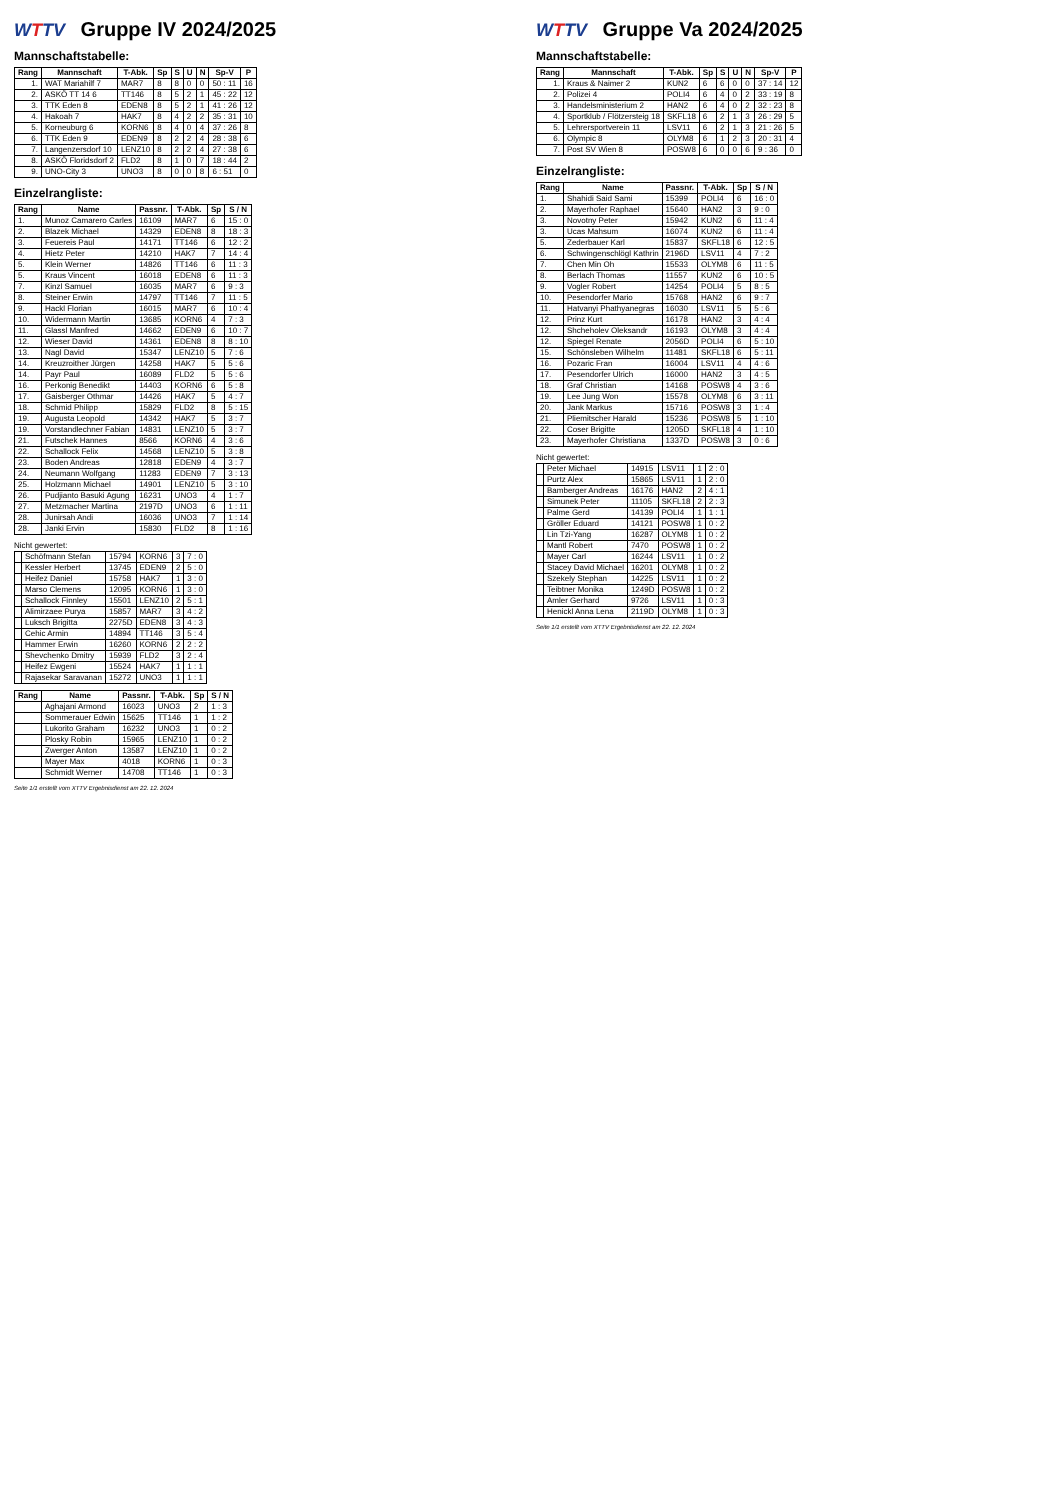WTTV Gruppe IV 2024/2025
Mannschaftstabelle:
| Rang | Mannschaft | T-Abk. | Sp | S | U | N | Sp-V | P |
| --- | --- | --- | --- | --- | --- | --- | --- | --- |
| 1. | WAT Mariahilf 7 | MAR7 | 8 | 8 | 0 | 0 | 50 : 11 | 16 |
| 2. | ASKÖ TT 14 6 | TT146 | 8 | 5 | 2 | 1 | 45 : 22 | 12 |
| 3. | TTK Eden 8 | EDEN8 | 8 | 5 | 2 | 1 | 41 : 26 | 12 |
| 4. | Hakoah 7 | HAK7 | 8 | 4 | 2 | 2 | 35 : 31 | 10 |
| 5. | Korneuburg 6 | KORN6 | 8 | 4 | 0 | 4 | 37 : 26 | 8 |
| 6. | TTK Eden 9 | EDEN9 | 8 | 2 | 2 | 4 | 28 : 38 | 6 |
| 7. | Langenzersdorf 10 | LENZ10 | 8 | 2 | 2 | 4 | 27 : 38 | 6 |
| 8. | ASKÖ Floridsdorf 2 | FLD2 | 8 | 1 | 0 | 7 | 18 : 44 | 2 |
| 9. | UNO-City 3 | UNO3 | 8 | 0 | 0 | 8 | 6 : 51 | 0 |
Einzelrangliste:
| Rang | Name | Passnr. | T-Abk. | Sp | S / N |
| --- | --- | --- | --- | --- | --- |
| 1. | Munoz Camarero Carles | 16109 | MAR7 | 6 | 15 : 0 |
| 2. | Blazek Michael | 14329 | EDEN8 | 8 | 18 : 3 |
| 3. | Feuereis Paul | 14171 | TT146 | 6 | 12 : 2 |
| 4. | Hietz Peter | 14210 | HAK7 | 7 | 14 : 4 |
| 5. | Klein Werner | 14826 | TT146 | 6 | 11 : 3 |
| 5. | Kraus Vincent | 16018 | EDEN8 | 6 | 11 : 3 |
| 7. | Kinzl Samuel | 16035 | MAR7 | 6 | 9 : 3 |
| 8. | Steiner Erwin | 14797 | TT146 | 7 | 11 : 5 |
| 9. | Hackl Florian | 16015 | MAR7 | 6 | 10 : 4 |
| 10. | Widermann Martin | 13685 | KORN6 | 4 | 7 : 3 |
| 11. | Glassl Manfred | 14662 | EDEN9 | 6 | 10 : 7 |
| 12. | Wieser David | 14361 | EDEN8 | 8 | 8 : 10 |
| 13. | Nagl David | 15347 | LENZ10 | 5 | 7 : 6 |
| 14. | Kreuzroither Jürgen | 14258 | HAK7 | 5 | 5 : 6 |
| 14. | Payr Paul | 16089 | FLD2 | 5 | 5 : 6 |
| 16. | Perkonig Benedikt | 14403 | KORN6 | 6 | 5 : 8 |
| 17. | Gaisberger Othmar | 14426 | HAK7 | 5 | 4 : 7 |
| 18. | Schmid Philipp | 15829 | FLD2 | 8 | 5 : 15 |
| 19. | Augusta Leopold | 14342 | HAK7 | 5 | 3 : 7 |
| 19. | Vorstandlechner Fabian | 14831 | LENZ10 | 5 | 3 : 7 |
| 21. | Futschek Hannes | 8566 | KORN6 | 4 | 3 : 6 |
| 22. | Schallock Felix | 14568 | LENZ10 | 5 | 3 : 8 |
| 23. | Boden Andreas | 12818 | EDEN9 | 4 | 3 : 7 |
| 24. | Neumann Wolfgang | 11283 | EDEN9 | 7 | 3 : 13 |
| 25. | Holzmann Michael | 14901 | LENZ10 | 5 | 3 : 10 |
| 26. | Pudjianto Basuki Agung | 16231 | UNO3 | 4 | 1 : 7 |
| 27. | Metzmacher Martina | 2197D | UNO3 | 6 | 1 : 11 |
| 28. | Junirsah Andi | 16036 | UNO3 | 7 | 1 : 14 |
| 28. | Janki Ervin | 15830 | FLD2 | 8 | 1 : 16 |
Nicht gewertet:
| | Schöfmann Stefan | 15794 | KORN6 | 3 | 7 : 0 |
| | Kessler Herbert | 13745 | EDEN9 | 2 | 5 : 0 |
| | Heifez Daniel | 15758 | HAK7 | 1 | 3 : 0 |
| | Marso Clemens | 12095 | KORN6 | 1 | 3 : 0 |
| | Schallock Finnley | 15501 | LENZ10 | 2 | 5 : 1 |
| | Alimirzaee Purya | 15857 | MAR7 | 3 | 4 : 2 |
| | Luksch Brigitta | 2275D | EDEN8 | 3 | 4 : 3 |
| | Cehic Armin | 14894 | TT146 | 3 | 5 : 4 |
| | Hammer Erwin | 16260 | KORN6 | 2 | 2 : 2 |
| | Shevchenko Dmitry | 15939 | FLD2 | 3 | 2 : 4 |
| | Heifez Ewgeni | 15524 | HAK7 | 1 | 1 : 1 |
| | Rajasekar Saravanan | 15272 | UNO3 | 1 | 1 : 1 |
| Rang | Name | Passnr. | T-Abk. | Sp | S / N |
| --- | --- | --- | --- | --- | --- |
| | Aghajani Armond | 16023 | UNO3 | 2 | 1 : 3 |
| | Sommerauer Edwin | 15625 | TT146 | 1 | 1 : 2 |
| | Lukorito Graham | 16232 | UNO3 | 1 | 0 : 2 |
| | Plosky Robin | 15965 | LENZ10 | 1 | 0 : 2 |
| | Zwerger Anton | 13587 | LENZ10 | 1 | 0 : 2 |
| | Mayer Max | 4018 | KORN6 | 1 | 0 : 3 |
| | Schmidt Werner | 14708 | TT146 | 1 | 0 : 3 |
Seite 1/1 erstellt vom XTTV Ergebnisdienst am 22. 12. 2024
WTTV Gruppe Va 2024/2025
Mannschaftstabelle:
| Rang | Mannschaft | T-Abk. | Sp | S | U | N | Sp-V | P |
| --- | --- | --- | --- | --- | --- | --- | --- | --- |
| 1. | Kraus & Naimer 2 | KUN2 | 6 | 6 | 0 | 0 | 37 : 14 | 12 |
| 2. | Polizei 4 | POLI4 | 6 | 4 | 0 | 2 | 33 : 19 | 8 |
| 3. | Handelsministerium 2 | HAN2 | 6 | 4 | 0 | 2 | 32 : 23 | 8 |
| 4. | Sportklub / Flötzersteig 18 | SKFL18 | 6 | 2 | 1 | 3 | 26 : 29 | 5 |
| 5. | Lehrersportverein 11 | LSV11 | 6 | 2 | 1 | 3 | 21 : 26 | 5 |
| 6. | Olympic 8 | OLYM8 | 6 | 1 | 2 | 3 | 20 : 31 | 4 |
| 7. | Post SV Wien 8 | POSW8 | 6 | 0 | 0 | 6 | 9 : 36 | 0 |
Einzelrangliste:
| Rang | Name | Passnr. | T-Abk. | Sp | S / N |
| --- | --- | --- | --- | --- | --- |
| 1. | Shahidi Said Sami | 15399 | POLI4 | 6 | 16 : 0 |
| 2. | Mayerhofer Raphael | 15640 | HAN2 | 3 | 9 : 0 |
| 3. | Novotny Peter | 15942 | KUN2 | 6 | 11 : 4 |
| 3. | Ucas Mahsum | 16074 | KUN2 | 6 | 11 : 4 |
| 5. | Zederbauer Karl | 15837 | SKFL18 | 6 | 12 : 5 |
| 6. | Schwingenschlögl Kathrin | 2196D | LSV11 | 4 | 7 : 2 |
| 7. | Chen Min Oh | 15533 | OLYM8 | 6 | 11 : 5 |
| 8. | Berlach Thomas | 11557 | KUN2 | 6 | 10 : 5 |
| 9. | Vogler Robert | 14254 | POLI4 | 5 | 8 : 5 |
| 10. | Pesendorfer Mario | 15768 | HAN2 | 6 | 9 : 7 |
| 11. | Hatvanyi Phathyanegras | 16030 | LSV11 | 5 | 5 : 6 |
| 12. | Prinz Kurt | 16178 | HAN2 | 3 | 4 : 4 |
| 12. | Shcheholev Oleksandr | 16193 | OLYM8 | 3 | 4 : 4 |
| 12. | Spiegel Renate | 2056D | POLI4 | 6 | 5 : 10 |
| 15. | Schönsleben Wilhelm | 11481 | SKFL18 | 6 | 5 : 11 |
| 16. | Pozaric Fran | 16004 | LSV11 | 4 | 4 : 6 |
| 17. | Pesendorfer Ulrich | 16000 | HAN2 | 3 | 4 : 5 |
| 18. | Graf Christian | 14168 | POSW8 | 4 | 3 : 6 |
| 19. | Lee Jung Won | 15578 | OLYM8 | 6 | 3 : 11 |
| 20. | Jank Markus | 15716 | POSW8 | 3 | 1 : 4 |
| 21. | Pliemitscher Harald | 15236 | POSW8 | 5 | 1 : 10 |
| 22. | Coser Brigitte | 1205D | SKFL18 | 4 | 1 : 10 |
| 23. | Mayerhofer Christiana | 1337D | POSW8 | 3 | 0 : 6 |
Nicht gewertet:
| | Peter Michael | 14915 | LSV11 | 1 | 2 : 0 |
| | Purtz Alex | 15865 | LSV11 | 1 | 2 : 0 |
| | Bamberger Andreas | 16176 | HAN2 | 2 | 4 : 1 |
| | Simunek Peter | 11105 | SKFL18 | 2 | 2 : 3 |
| | Palme Gerd | 14139 | POLI4 | 1 | 1 : 1 |
| | Gröller Eduard | 14121 | POSW8 | 1 | 0 : 2 |
| | Lin Tzi-Yang | 16287 | OLYM8 | 1 | 0 : 2 |
| | Mantl Robert | 7470 | POSW8 | 1 | 0 : 2 |
| | Mayer Carl | 16244 | LSV11 | 1 | 0 : 2 |
| | Stacey David Michael | 16201 | OLYM8 | 1 | 0 : 2 |
| | Szekely Stephan | 14225 | LSV11 | 1 | 0 : 2 |
| | Teibtner Monika | 1249D | POSW8 | 1 | 0 : 2 |
| | Amler Gerhard | 9726 | LSV11 | 1 | 0 : 3 |
| | Henickl Anna Lena | 2119D | OLYM8 | 1 | 0 : 3 |
Seite 1/1 erstellt vom XTTV Ergebnisdienst am 22. 12. 2024